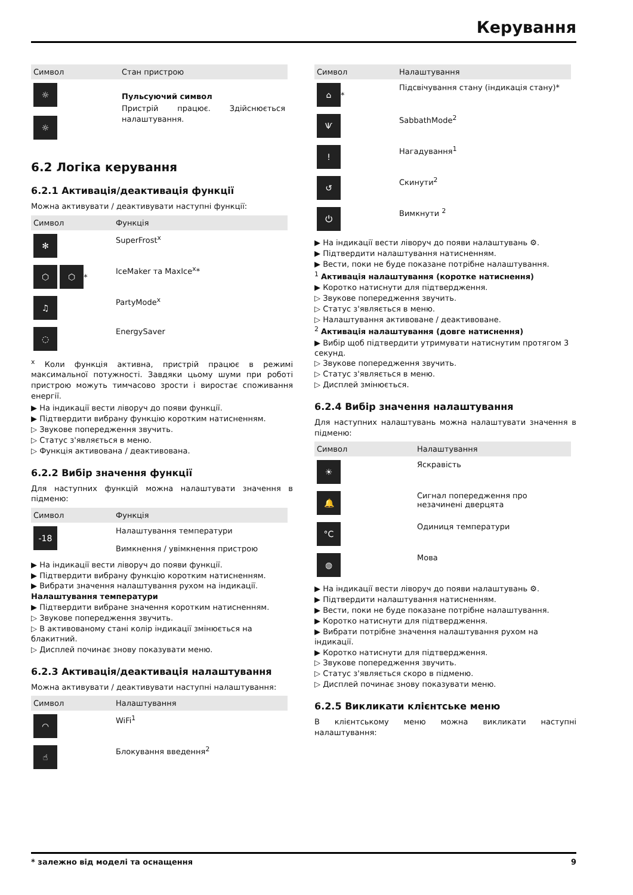Керування
| Символ | Стан пристрою |
| --- | --- |
| ☼ ☼ | Пульсуючий символ Пристрій працює. Здійснюється налаштування. |
6.2 Логіка керування
6.2.1 Активація/деактивація функції
Можна активувати / деактивувати наступні функції:
| Символ | Функція |
| --- | --- |
| ✻ | SuperFrost<sup>x</sup> |
| ⬡ ⬡ * | IceMaker та MaxIce<sup>x</sup>* |
| ♫ | PartyMode<sup>x</sup> |
| ◌ | EnergySaver |
<sup>x</sup> Коли функція активна, пристрій працює в режимі максимальної потужності. Завдяки цьому шуми при роботі пристрою можуть тимчасово зрости і виростає споживання енергії.
▶ На індикації вести ліворуч до появи функції.
▶ Підтвердити вибрану функцію коротким натисненням.
▷ Звукове попередження звучить.
▷ Статус з'являється в меню.
▷ Функція активована / деактивована.
6.2.2 Вибір значення функції
Для наступних функцій можна налаштувати значення в підменю:
| Символ | Функція |
| --- | --- |
| -18 | Налаштування температури Вимкнення / увімкнення пристрою |
▶ На індикації вести ліворуч до появи функції.
▶ Підтвердити вибрану функцію коротким натисненням.
▶ Вибрати значення налаштування рухом на індикації.
Налаштування температури
▶ Підтвердити вибране значення коротким натисненням.
▷ Звукове попередження звучить.
▷ В активованому стані колір індикації змінюється на блакитний.
▷ Дисплей починає знову показувати меню.
6.2.3 Активація/деактивація налаштування
Можна активувати / деактивувати наступні налаштування:
| Символ | Налаштування |
| --- | --- |
| ◠ | WiFi<sup>1</sup> |
| ☝ | Блокування введення<sup>2</sup> |
| Символ | Налаштування |
| --- | --- |
| ⌂ * | Підсвічування стану (індикація стану)* |
| Ѱ | SabbathMode<sup>2</sup> |
| ! | Нагадування<sup>1</sup> |
| ↺ | Скинути<sup>2</sup> |
| ⏻ | Вимкнути <sup>2</sup> |
▶ На індикації вести ліворуч до появи налаштувань ⚙.
▶ Підтвердити налаштування натисненням.
▶ Вести, поки не буде показане потрібне налаштування.
<sup>1</sup> Активація налаштування (коротке натиснення)
▶ Коротко натиснути для підтвердження.
▷ Звукове попередження звучить.
▷ Статус з'являється в меню.
▷ Налаштування активоване / деактивоване.
<sup>2</sup> Активація налаштування (довге натиснення)
▶ Вибір щоб підтвердити утримувати натиснутим протягом 3 секунд.
▷ Звукове попередження звучить.
▷ Статус з'являється в меню.
▷ Дисплей змінюється.
6.2.4 Вибір значення налаштування
Для наступних налаштувань можна налаштувати значення в підменю:
| Символ | Налаштування |
| --- | --- |
| ☀ | Яскравість |
| 🔔 | Сигнал попередження про незачинені дверцята |
| °C | Одиниця температури |
| ◍ | Мова |
▶ На індикації вести ліворуч до появи налаштувань ⚙.
▶ Підтвердити налаштування натисненням.
▶ Вести, поки не буде показане потрібне налаштування.
▶ Коротко натиснути для підтвердження.
▶ Вибрати потрібне значення налаштування рухом на індикації.
▶ Коротко натиснути для підтвердження.
▷ Звукове попередження звучить.
▷ Статус з'являється скоро в підменю.
▷ Дисплей починає знову показувати меню.
6.2.5 Викликати клієнтське меню
В клієнтському меню можна викликати наступні налаштування:
* залежно від моделі та оснащення 9